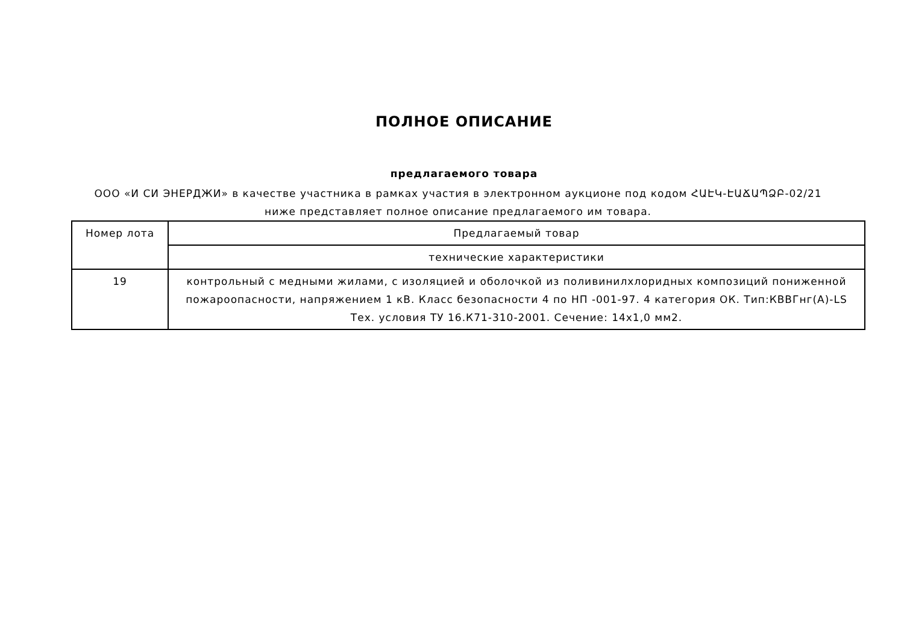ПОЛНОЕ ОПИСАНИЕ
предлагаемого товара
ООО «И СИ ЭНЕРДЖИ» в качестве участника в рамках участия в электронном аукционе под кодом ՀԱԷԿ-ԷԱՃԱՊՁԲ-02/21 ниже представляет полное описание предлагаемого им товара.
| Номер лота | Предлагаемый товар |
| --- | --- |
| | технические характеристики |
| 19 | контрольный с медными жилами, с изоляцией и оболочкой из поливинилхлоридных композиций пониженной пожароопасности, напряжением 1 кВ. Класс безопасности 4 по НП -001-97. 4 категория ОК. Тип:КВВГнг(А)-LS Тех. условия ТУ 16.К71-310-2001. Сечение: 14х1,0 мм2. |